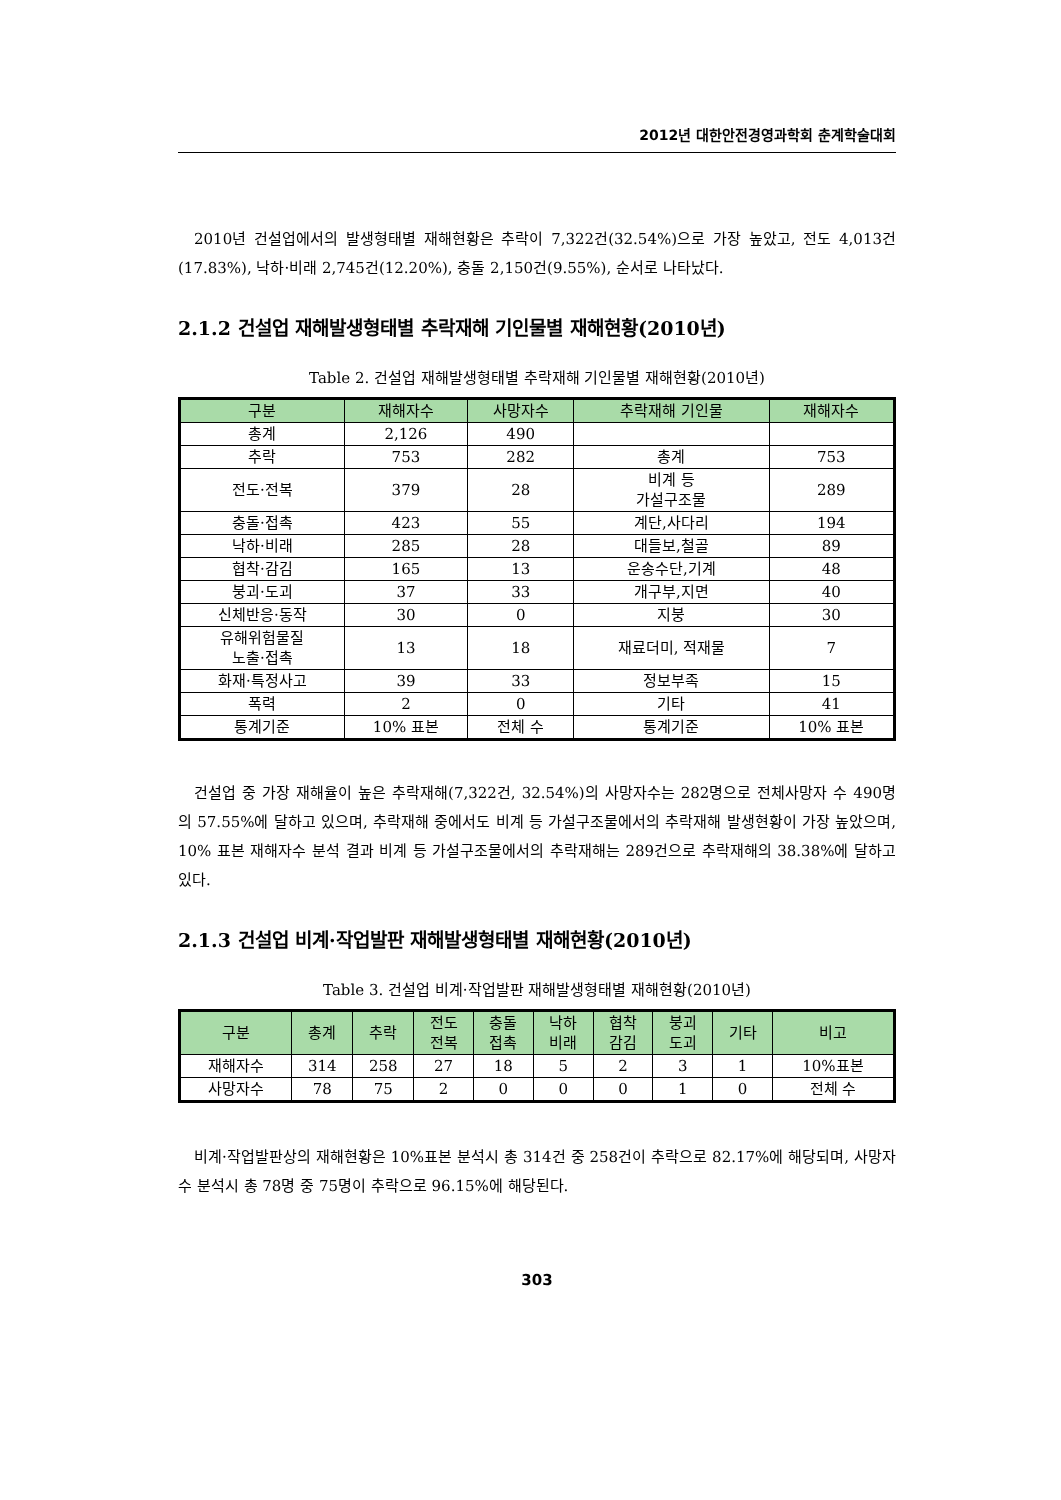2012년 대한안전경영과학회 춘계학술대회
2010년 건설업에서의 발생형태별 재해현황은 추락이 7,322건(32.54%)으로 가장 높았고, 전도 4,013건(17.83%), 낙하·비래 2,745건(12.20%), 충돌 2,150건(9.55%), 순서로 나타났다.
2.1.2 건설업 재해발생형태별 추락재해 기인물별 재해현황(2010년)
Table 2. 건설업 재해발생형태별 추락재해 기인물별 재해현황(2010년)
| 구분 | 재해자수 | 사망자수 | 추락재해 기인물 | 재해자수 |
| --- | --- | --- | --- | --- |
| 총계 | 2,126 | 490 | | |
| 추락 | 753 | 282 | 총계 | 753 |
| 전도·전복 | 379 | 28 | 비계 등 가설구조물 | 289 |
| 충돌·접촉 | 423 | 55 | 계단,사다리 | 194 |
| 낙하·비래 | 285 | 28 | 대들보,철골 | 89 |
| 협착·감김 | 165 | 13 | 운송수단,기계 | 48 |
| 붕괴·도괴 | 37 | 33 | 개구부,지면 | 40 |
| 신체반응·동작 | 30 | 0 | 지붕 | 30 |
| 유해위험물질 노출·접촉 | 13 | 18 | 재료더미, 적재물 | 7 |
| 화재·특정사고 | 39 | 33 | 정보부족 | 15 |
| 폭력 | 2 | 0 | 기타 | 41 |
| 통계기준 | 10% 표본 | 전체 수 | 통계기준 | 10% 표본 |
건설업 중 가장 재해율이 높은 추락재해(7,322건, 32.54%)의 사망자수는 282명으로 전체사망자 수 490명의 57.55%에 달하고 있으며, 추락재해 중에서도 비계 등 가설구조물에서의 추락재해 발생현황이 가장 높았으며, 10% 표본 재해자수 분석 결과 비계 등 가설구조물에서의 추락재해는 289건으로 추락재해의 38.38%에 달하고 있다.
2.1.3 건설업 비계·작업발판 재해발생형태별 재해현황(2010년)
Table 3. 건설업 비계·작업발판 재해발생형태별 재해현황(2010년)
| 구분 | 총계 | 추락 | 전도 전복 | 충돌 접촉 | 낙하 비래 | 협착 감김 | 붕괴 도괴 | 기타 | 비고 |
| --- | --- | --- | --- | --- | --- | --- | --- | --- | --- |
| 재해자수 | 314 | 258 | 27 | 18 | 5 | 2 | 3 | 1 | 10%표본 |
| 사망자수 | 78 | 75 | 2 | 0 | 0 | 0 | 1 | 0 | 전체 수 |
비계·작업발판상의 재해현황은 10%표본 분석시 총 314건 중 258건이 추락으로 82.17%에 해당되며, 사망자수 분석시 총 78명 중 75명이 추락으로 96.15%에 해당된다.
303